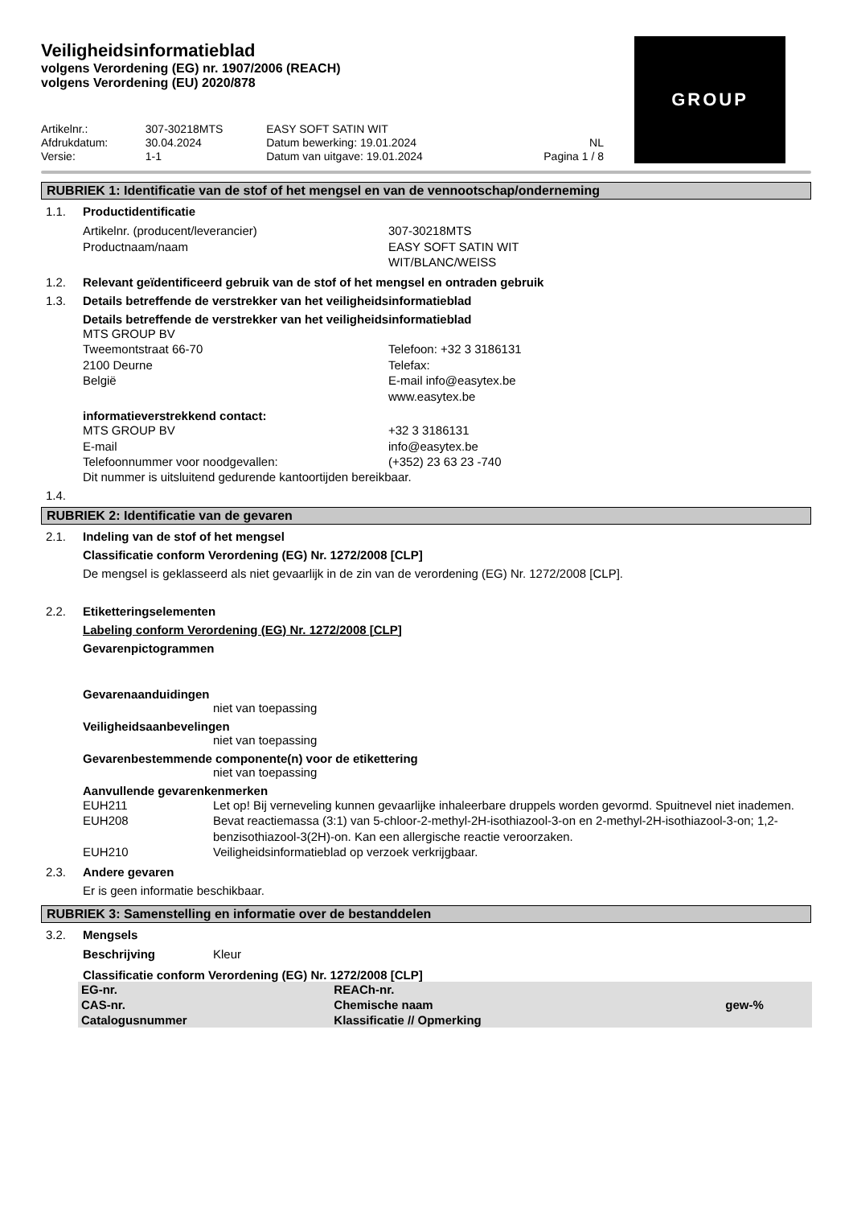GROUP
Veiligheidsinformatieblad
volgens Verordening (EG) nr. 1907/2006 (REACH)
volgens Verordening (EU) 2020/878
| Artikelnr.: | 307-30218MTS | EASY SOFT SATIN WIT | |
| Afdrukdatum: | 30.04.2024 | Datum bewerking: 19.01.2024 | NL |
| Versie: | 1-1 | Datum van uitgave: 19.01.2024 | Pagina 1 / 8 |
RUBRIEK 1: Identificatie van de stof of het mengsel en van de vennootschap/onderneming
1.1. Productidentificatie
Artikelnr. (producent/leverancier)
307-30218MTS
Productnaam/naam
EASY SOFT SATIN WIT
WIT/BLANC/WEISS
1.2. Relevant geïdentificeerd gebruik van de stof of het mengsel en ontraden gebruik
1.3. Details betreffende de verstrekker van het veiligheidsinformatieblad
Details betreffende de verstrekker van het veiligheidsinformatieblad
MTS GROUP BV
Tweemontstraat 66-70
Telefoon: +32 3 3186131
2100 Deurne
Telefax:
België
E-mail info@easytex.be
www.easytex.be
informatieverstrekkend contact:
MTS GROUP BV
+32 3 3186131
E-mail
info@easytex.be
Telefoonnummer voor noodgevallen:
(+352) 23 63 23 -740
Dit nummer is uitsluitend gedurende kantoortijden bereikbaar.
1.4.
RUBRIEK 2: Identificatie van de gevaren
2.1. Indeling van de stof of het mengsel
Classificatie conform Verordening (EG) Nr. 1272/2008 [CLP]
De mengsel is geklasseerd als niet gevaarlijk in de zin van de verordening (EG) Nr. 1272/2008 [CLP].
2.2. Etiketteringselementen
Labeling conform Verordening (EG) Nr. 1272/2008 [CLP]
Gevarenpictogrammen
Gevarenaanduidingen
niet van toepassing
Veiligheidsaanbevelingen
niet van toepassing
Gevarenbestemmende componente(n) voor de etikettering
niet van toepassing
Aanvullende gevarenkenmerken
EUH211
Let op! Bij verneveling kunnen gevaarlijke inhaleerbare druppels worden gevormd. Spuitnevel niet inademen.
EUH208
Bevat reactiemassa (3:1) van 5-chloor-2-methyl-2H-isothiazool-3-on en 2-methyl-2H-isothiazool-3-on; 1,2-benzisothiazool-3(2H)-on. Kan een allergische reactie veroorzaken.
EUH210
Veiligheidsinformatieblad op verzoek verkrijgbaar.
2.3. Andere gevaren
Er is geen informatie beschikbaar.
RUBRIEK 3: Samenstelling en informatie over de bestanddelen
3.2. Mengsels
Beschrijving
Kleur
Classificatie conform Verordening (EG) Nr. 1272/2008 [CLP]
| EG-nr. CAS-nr. Catalogusnummer | REACh-nr. Chemische naam Klassificatie // Opmerking | gew-% |
| --- | --- | --- |